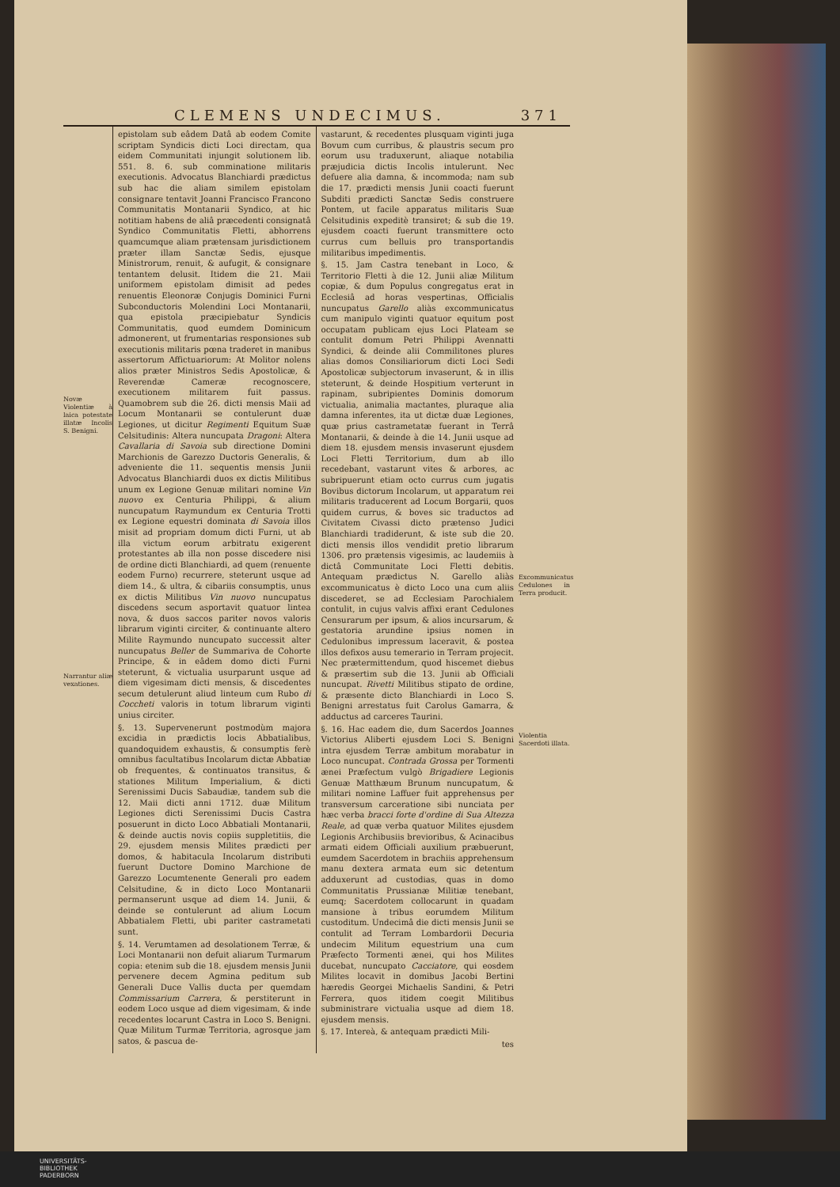CLEMENS UNDECIMUS. 371
Novæ Violentiæ à laica potestate illatæ Incolis S. Benigni.
Narrantur aliæ vexationes.
epistolam sub eâdem Datâ ab eodem Comite scriptam Syndicis dicti Loci directam, qua eidem Communitati injungit solutionem lib. 551. 8. 6. sub comminatione militaris executionis. Advocatus Blanchiardi prædictus sub hac die aliam similem epistolam consignare tentavit Joanni Francisco Francono Communitatis Montanarii Syndico, at hic notitiam habens de aliâ præcedenti consignatâ Syndico Communitatis Fletti, abhorrens quamcumque aliam prætensam jurisdictionem præter illam Sanctæ Sedis, ejusque Ministrorum, renuit, & aufugit, & consignare tentantem delusit. Itidem die 21. Maii uniformem epistolam dimisit ad pedes renuentis Eleonoræ Conjugis Dominici Furni Subconductoris Molendini Loci Montanarii, qua epistola præcipiebatur Syndicis Communitatis, quod eumdem Dominicum admonerent, ut frumentarias responsiones sub executionis militaris pœna traderet in manibus assertorum Affictuariorum: At Molitor nolens alios præter Ministros Sedis Apostolicæ, & Reverendæ Cameræ recognoscere, executionem militarem fuit passus. Quamobrem sub die 26. dicti mensis Maii ad Locum Montanarii se contulerunt duæ Legiones, ut dicitur Regimenti Equitum Suæ Celsitudinis: Altera nuncupata Dragoni: Altera Cavallaria di Savoia sub directione Domini Marchionis de Garezzo Ductoris Generalis, & adveniente die 11. sequentis mensis Junii Advocatus Blanchiardi duos ex dictis Militibus unum ex Legione Genuæ militari nomine Vin nuovo ex Centuria Philippi, & alium nuncupatum Raymundum ex Centuria Trotti ex Legione equestri dominata di Savoia illos misit ad propriam domum dicti Furni, ut ab illa victum eorum arbitratu exigerent protestantes ab illa non posse discedere nisi de ordine dicti Blanchiardi, ad quem (renuente eodem Furno) recurrere, steterunt usque ad diem 14., & ultra, & cibariis consumptis, unus ex dictis Militibus Vin nuovo nuncupatus discedens secum asportavit quatuor lintea nova, & duos saccos pariter novos valoris librarum viginti circiter, & continuante altero Milite Raymundo nuncupato successit alter nuncupatus Beller de Summariva de Cohorte Principe, & in eâdem domo dicti Furni steterunt, & victualia usurparunt usque ad diem vigesimam dicti mensis, & discedentes secum detulerunt aliud linteum cum Rubo di Coccheti valoris in totum librarum viginti unius circiter.
§. 13. Supervenerunt postmodùm majora excidia in prædictis locis Abbatialibus, quandoquidem exhaustis, & consumptis ferè omnibus facultatibus Incolarum dictæ Abbatiæ ob frequentes, & continuatos transitus, & stationes Militum Imperialium, & dicti Serenissimi Ducis Sabaudiæ, tandem sub die 12. Maii dicti anni 1712. duæ Militum Legiones dicti Serenissimi Ducis Castra posuerunt in dicto Loco Abbatiali Montanarii, & deinde auctis novis copiis suppletitiis, die 29. ejusdem mensis Milites prædicti per domos, & habitacula Incolarum distributi fuerunt Ductore Domino Marchione de Garezzo Locumtenente Generali pro eadem Celsitudine, & in dicto Loco Montanarii permanserunt usque ad diem 14. Junii, & deinde se contulerunt ad alium Locum Abbatialem Fletti, ubi pariter castrametati sunt.
§. 14. Verumtamen ad desolationem Terræ, & Loci Montanarii non defuit aliarum Turmarum copia: etenim sub die 18. ejusdem mensis Junii pervenere decem Agmina peditum sub Generali Duce Vallis ducta per quemdam Commissarium Carrera, & perstiterunt in eodem Loco usque ad diem vigesimam, & inde recedentes locarunt Castra in Loco S. Benigni. Quæ Militum Turmæ Territoria, agrosque jam satos, & pascua de-
vastarunt, & recedentes plusquam viginti juga Bovum cum curribus, & plaustris secum pro eorum usu traduxerunt, aliaque notabilia præjudicia dictis Incolis intulerunt. Nec defuere alia damna, & incommoda; nam sub die 17. prædicti mensis Junii coacti fuerunt Subditi prædicti Sanctæ Sedis construere Pontem, ut facile apparatus militaris Suæ Celsitudinis expeditè transiret; & sub die 19. ejusdem coacti fuerunt transmittere octo currus cum belluis pro transportandis militaribus impedimentis.
§. 15. Jam Castra tenebant in Loco, & Territorio Fletti à die 12. Junii aliæ Militum copiæ, & dum Populus congregatus erat in Ecclesiâ ad horas vespertinas, Officialis nuncupatus Garello aliàs excommunicatus cum manipulo viginti quatuor equitum post occupatam publicam ejus Loci Plateam se contulit domum Petri Philippi Avennatti Syndici, & deinde alii Commilitones plures alias domos Consiliariorum dicti Loci Sedi Apostolicæ subjectorum invaserunt, & in illis steterunt, & deinde Hospitium verterunt in rapinam, subripientes Dominis domorum victualia, animalia mactantes, pluraque alia damna inferentes, ita ut dictæ duæ Legiones, quæ prius castrametatæ fuerant in Terrâ Montanarii, & deinde à die 14. Junii usque ad diem 18. ejusdem mensis invaserunt ejusdem Loci Fletti Territorium, dum ab illo recedebant, vastarunt vites & arbores, ac subripuerunt etiam octo currus cum jugatis Bovibus dictorum Incolarum, ut apparatum rei militaris traducerent ad Locum Borgarii, quos quidem currus, & boves sic traductos ad Civitatem Civassi dicto prætenso Judici Blanchiardi tradiderunt, & iste sub die 20. dicti mensis illos vendidit pretio librarum 1306. pro prætensis vigesimis, ac laudemiis à dictâ Communitate Loci Fletti debitis. Antequam prædictus N. Garello aliàs excommunicatus è dicto Loco una cum aliis discederet, se ad Ecclesiam Parochialem contulit, in cujus valvis affixi erant Cedulones Censurarum per ipsum, & alios incursarum, & gestatoria arundine ipsius nomen in Cedulonibus impressum laceravit, & postea illos defixos ausu temerario in Terram projecit. Nec prætermittendum, quod hiscemet diebus & præsertim sub die 13. Junii ab Officiali nuncupat. Rivetti Militibus stipato de ordine, & præsente dicto Blanchiardi in Loco S. Benigni arrestatus fuit Carolus Gamarra, & adductus ad carceres Taurini.
§. 16. Hac eadem die, dum Sacerdos Joannes Victorius Aliberti ejusdem Loci S. Benigni intra ejusdem Terræ ambitum morabatur in Loco nuncupat. Contrada Grossa per Tormenti ænei Præfectum vulgò Brigadiere Legionis Genuæ Matthæum Brunum nuncupatum, & militari nomine Laffuer fuit apprehensus per transversum carceratione sibi nunciata per hæc verba bracci forte d'ordine di Sua Altezza Reale, ad quæ verba quatuor Milites ejusdem Legionis Archibusiis brevioribus, & Acinacibus armati eidem Officiali auxilium præbuerunt, eumdem Sacerdotem in brachiis apprehensum manu dextera armata eum sic detentum adduxerunt ad custodias, quas in domo Communitatis Prussianæ Militiæ tenebant, eumq; Sacerdotem collocarunt in quadam mansione à tribus eorumdem Militum custoditum. Undecimâ die dicti mensis Junii se contulit ad Terram Lombardorii Decuria undecim Militum equestrium una cum Præfecto Tormenti ænei, qui hos Milites ducebat, nuncupato Cacciatore, qui eosdem Milites locavit in domibus Jacobi Bertini hæredis Georgei Michaelis Sandini, & Petri Ferrera, quos itidem coegit Militibus subministrare victualia usque ad diem 18. ejusdem mensis.
§. 17. Intereà, & antequam prædicti Mili-
tes
Excommunicatus Cedulones in Terra producit.
Violentia Sacerdoti illata.
UNIVERSITÄTS-
BIBLIOTHEK
PADERBORN